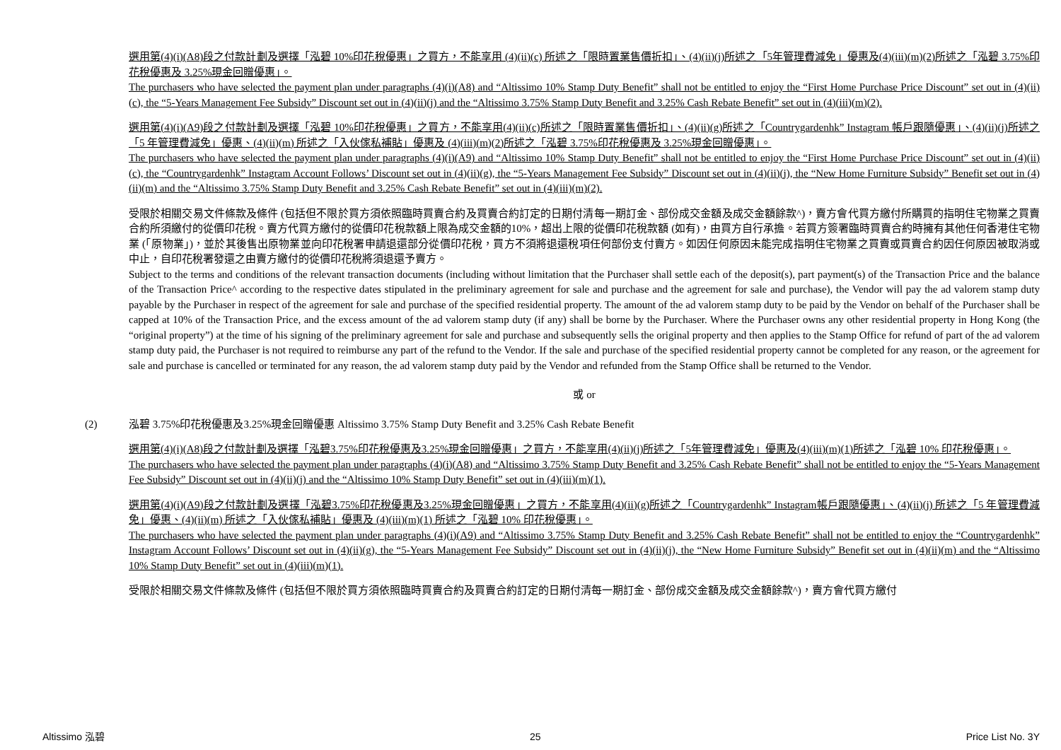選用第(4)(i)(A8)段之付款計劃及選擇「泓碧 10%印花稅優惠」之買方，不能享用 (4)(ii)(c) 所述之「限時置業售價折扣」、(4)(ii)(j)所述之「5年管理費減免」優惠及(4)(iii)(m)(2)所述之「泓碧 3.75%印花稅優惠及 3.25%現金回贈優惠」。
The purchasers who have selected the payment plan under paragraphs (4)(i)(A8) and “Altissimo 10% Stamp Duty Benefit” shall not be entitled to enjoy the “First Home Purchase Price Discount” set out in (4)(ii)(c), the “5-Years Management Fee Subsidy” Discount set out in (4)(ii)(j) and the “Altissimo 3.75% Stamp Duty Benefit and 3.25% Cash Rebate Benefit” set out in (4)(iii)(m)(2).
選用第(4)(i)(A9)段之付款計劃及選擇「泓碧 10%印花稅優惠」之買方，不能享用(4)(ii)(c)所述之「限時置業售價折扣」、(4)(ii)(g)所述之「Countrygardenhk” Instagram 帳戶跟隨優惠」、(4)(ii)(j)所述之「5 年管理費減免」優惠、(4)(ii)(m) 所述之「入伙傢私補貼」優惠及 (4)(iii)(m)(2)所述之「泓碧 3.75%印花稅優惠及 3.25%現金回贈優惠」。
The purchasers who have selected the payment plan under paragraphs (4)(i)(A9) and “Altissimo 10% Stamp Duty Benefit” shall not be entitled to enjoy the “First Home Purchase Price Discount” set out in (4)(ii)(c), the “Countrygardenhk” Instagram Account Follows’ Discount set out in (4)(ii)(g), the “5-Years Management Fee Subsidy” Discount set out in (4)(ii)(j), the “New Home Furniture Subsidy” Benefit set out in (4)(ii)(m) and the “Altissimo 3.75% Stamp Duty Benefit and 3.25% Cash Rebate Benefit” set out in (4)(iii)(m)(2).
受限於相關交易文件條款及條件 (包括但不限於買方須依照臨時買賣合約及買賣合約訂定的日期付清每一期訂金、部份成交金額及成交金額餘款^)，賣方會代買方繳付所購買的指明住宅物業之買賣合約所須繳付的從價印花稅。賣方代買方繳付的從價印花稅款額上限為成交金額的10%，超出上限的從價印花稅款額 (如有)，由買方自行承擔。若買方簽署臨時買賣合約時擁有其他任何香港住宅物業 (「原物業」)，並於其後售出原物業並向印花稅署申請退還部分從價印花稅，買方不須將退還稅項任何部份支付賣方。如因任何原因未能完成指明住宅物業之買賣或買賣合約因任何原因被取消或中止，自印花稅署發還之由賣方繳付的從價印花稅將須退還予賣方。
Subject to the terms and conditions of the relevant transaction documents (including without limitation that the Purchaser shall settle each of the deposit(s), part payment(s) of the Transaction Price and the balance of the Transaction Price^ according to the respective dates stipulated in the preliminary agreement for sale and purchase and the agreement for sale and purchase), the Vendor will pay the ad valorem stamp duty payable by the Purchaser in respect of the agreement for sale and purchase of the specified residential property. The amount of the ad valorem stamp duty to be paid by the Vendor on behalf of the Purchaser shall be capped at 10% of the Transaction Price, and the excess amount of the ad valorem stamp duty (if any) shall be borne by the Purchaser. Where the Purchaser owns any other residential property in Hong Kong (the “original property”) at the time of his signing of the preliminary agreement for sale and purchase and subsequently sells the original property and then applies to the Stamp Office for refund of part of the ad valorem stamp duty paid, the Purchaser is not required to reimburse any part of the refund to the Vendor. If the sale and purchase of the specified residential property cannot be completed for any reason, or the agreement for sale and purchase is cancelled or terminated for any reason, the ad valorem stamp duty paid by the Vendor and refunded from the Stamp Office shall be returned to the Vendor.
或 or
(2) 泓碧 3.75%印花稅優惠及3.25%現金回贈優惠 Altissimo 3.75% Stamp Duty Benefit and 3.25% Cash Rebate Benefit
選用第(4)(i)(A8)段之付款計劃及選擇「泓碧3.75%印花稅優惠及3.25%現金回贈優惠」之買方，不能享用(4)(ii)(j)所述之「5年管理費減免」優惠及(4)(iii)(m)(1)所述之「泓碧 10% 印花稅優惠」。
The purchasers who have selected the payment plan under paragraphs (4)(i)(A8) and “Altissimo 3.75% Stamp Duty Benefit and 3.25% Cash Rebate Benefit” shall not be entitled to enjoy the “5-Years Management Fee Subsidy” Discount set out in (4)(ii)(j) and the “Altissimo 10% Stamp Duty Benefit” set out in (4)(iii)(m)(1).
選用第(4)(i)(A9)段之付款計劃及選擇「泓碧3.75%印花稅優惠及3.25%現金回贈優惠」之買方，不能享用(4)(ii)(g)所述之「Countrygardenhk” Instagram帳戶跟隨優惠」、(4)(ii)(j) 所述之「5 年管理費減免」優惠、(4)(ii)(m) 所述之「入伙傢私補貼」優惠及 (4)(iii)(m)(1) 所述之「泓碧 10% 印花稅優惠」。
The purchasers who have selected the payment plan under paragraphs (4)(i)(A9) and “Altissimo 3.75% Stamp Duty Benefit and 3.25% Cash Rebate Benefit” shall not be entitled to enjoy the “Countrygardenhk” Instagram Account Follows’ Discount set out in (4)(ii)(g), the “5-Years Management Fee Subsidy” Discount set out in (4)(ii)(j), the “New Home Furniture Subsidy” Benefit set out in (4)(ii)(m) and the “Altissimo 10% Stamp Duty Benefit” set out in (4)(iii)(m)(1).
受限於相關交易文件條款及條件 (包括但不限於買方須依照臨時買賣合約及買賣合約訂定的日期付清每一期訂金、部份成交金額及成交金額餘款^)，賣方會代買方繳付
Altissimo 泓碧 25 Price List No. 3Y